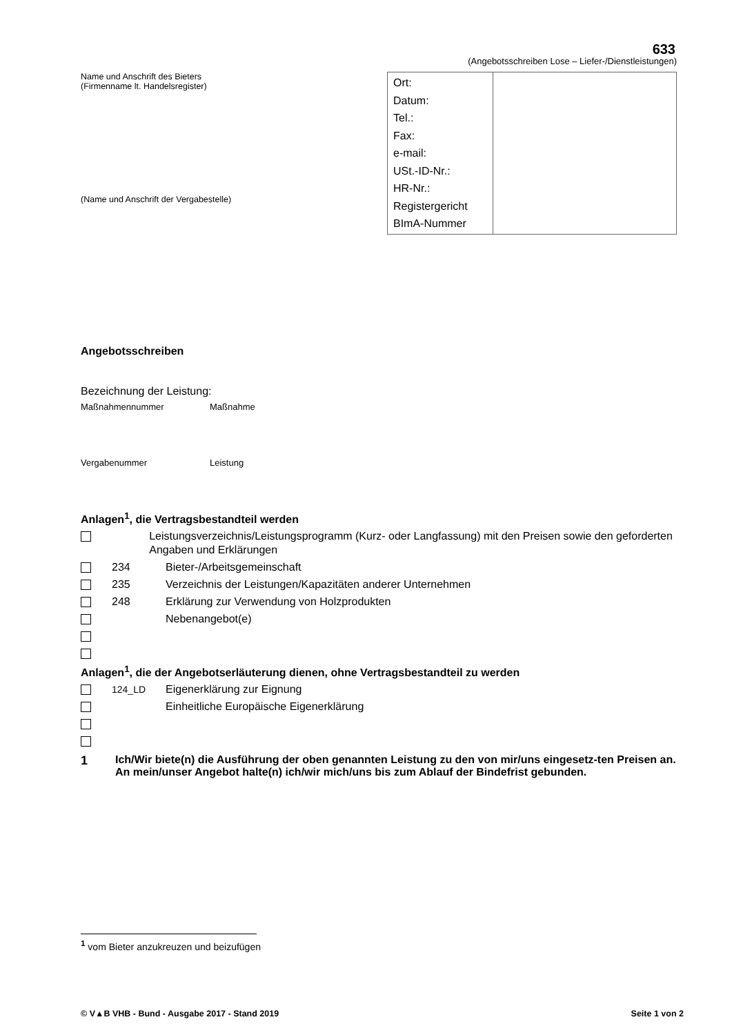633
(Angebotsschreiben Lose – Liefer-/Dienstleistungen)
Name und Anschrift des Bieters
(Firmenname lt. Handelsregister)
(Name und Anschrift der Vergabestelle)
| Ort: Datum: Tel.: Fax: e-mail: USt.-ID-Nr.: HR-Nr.: Registergericht BImA-Nummer | |
Angebotsschreiben
Bezeichnung der Leistung:
Maßnahmennummer Maßnahme
Vergabenummer Leistung
Anlagen<sup>1</sup>, die Vertragsbestandteil werden
Leistungsverzeichnis/Leistungsprogramm (Kurz- oder Langfassung) mit den Preisen sowie den geforderten Angaben und Erklärungen
234 Bieter-/Arbeitsgemeinschaft
235 Verzeichnis der Leistungen/Kapazitäten anderer Unternehmen
248 Erklärung zur Verwendung von Holzprodukten
Nebenangebot(e)
Anlagen<sup>1</sup>, die der Angebotserläuterung dienen, ohne Vertragsbestandteil zu werden
124_LD Eigenerklärung zur Eignung
Einheitliche Europäische Eigenerklärung
1 Ich/Wir biete(n) die Ausführung der oben genannten Leistung zu den von mir/uns eingesetz-ten Preisen an.
An mein/unser Angebot halte(n) ich/wir mich/uns bis zum Ablauf der Bindefrist gebunden.
<sup>1</sup> vom Bieter anzukreuzen und beizufügen
© V▲B VHB - Bund - Ausgabe 2017 - Stand 2019 Seite 1 von 2